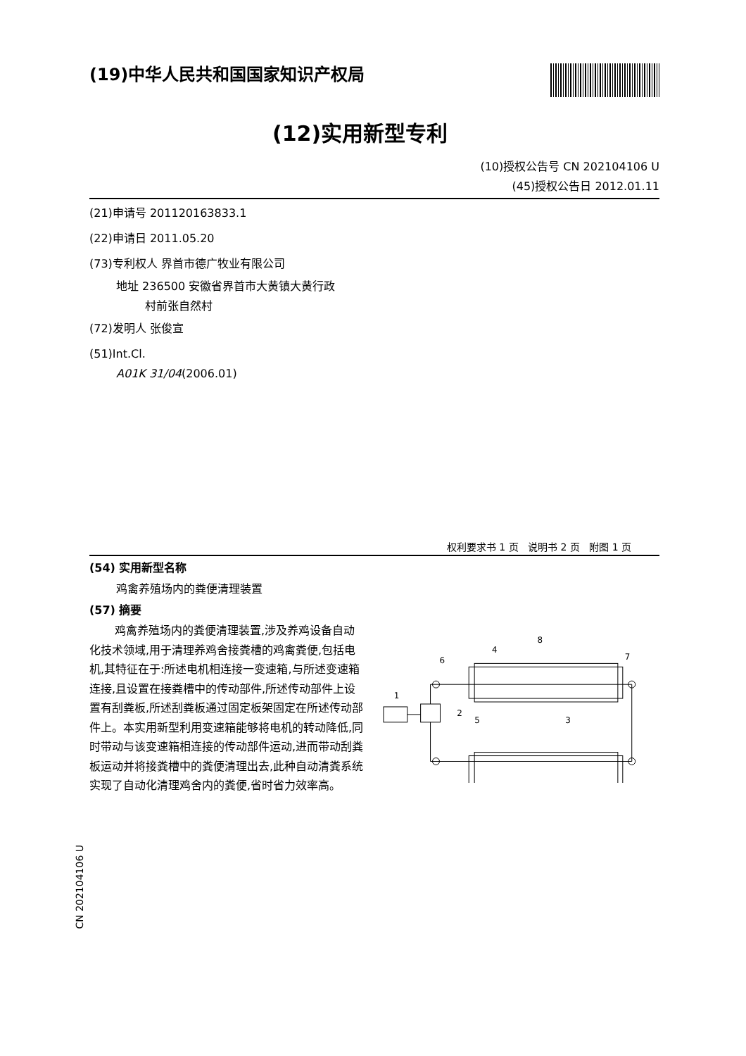(19)中华人民共和国国家知识产权局
(12)实用新型专利
(10)授权公告号 CN 202104106 U
(45)授权公告日 2012.01.11
(21)申请号 201120163833.1
(22)申请日 2011.05.20
(73)专利权人 界首市德广牧业有限公司
地址 236500 安徽省界首市大黄镇大黄行政
村前张自然村
(72)发明人 张俊宣
(51)Int.Cl.
A01K 31/04(2006.01)
权利要求书 1 页 说明书 2 页 附图 1 页
(54) 实用新型名称
鸡禽养殖场内的粪便清理装置
(57) 摘要
鸡禽养殖场内的粪便清理装置,涉及养鸡设备自动化技术领域,用于清理养鸡舍接粪槽的鸡禽粪便,包括电机,其特征在于:所述电机相连接一变速箱,与所述变速箱连接,且设置在接粪槽中的传动部件,所述传动部件上设置有刮粪板,所述刮粪板通过固定板架固定在所述传动部件上。本实用新型利用变速箱能够将电机的转动降低,同时带动与该变速箱相连接的传动部件运动,进而带动刮粪板运动并将接粪槽中的粪便清理出去,此种自动清粪系统实现了自动化清理鸡舍内的粪便,省时省力效率高。
8
4
6
7
1
2
5
3
CN 202104106 U